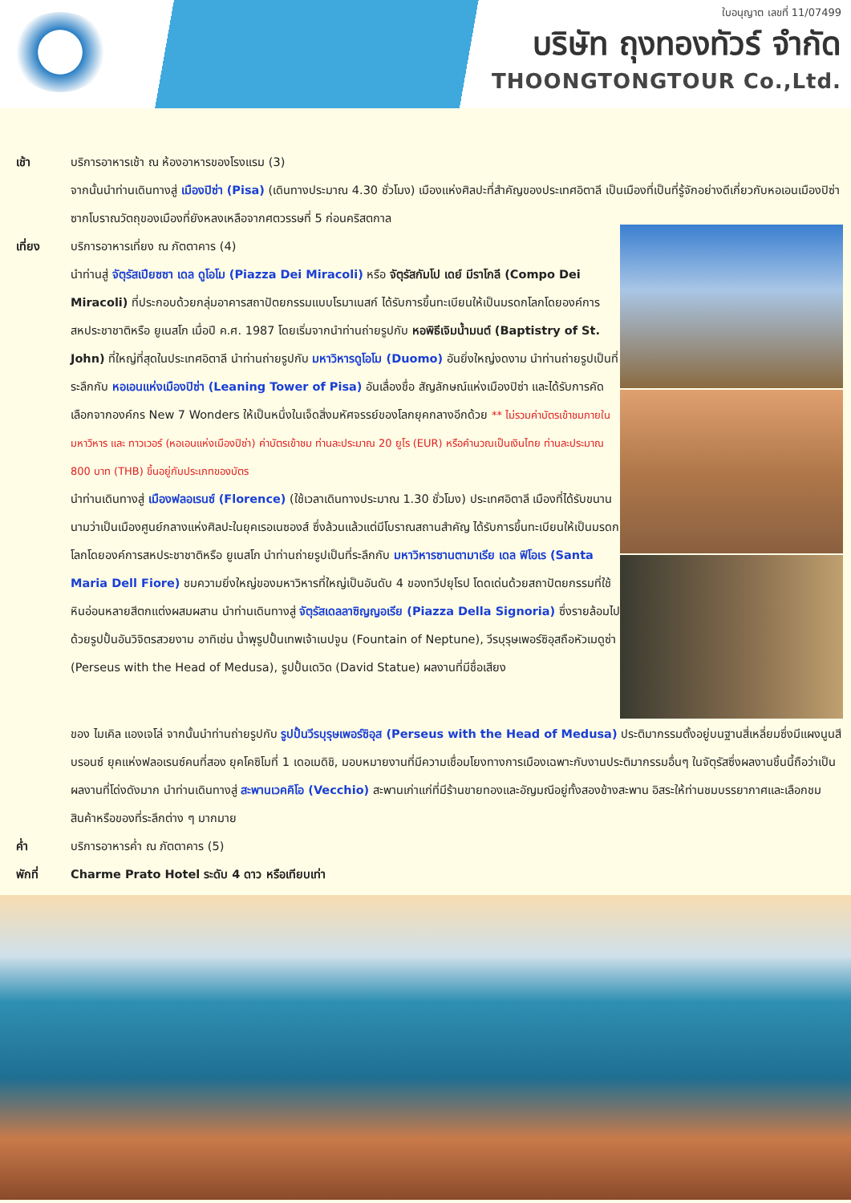ใบอนุญาต เลขที่ 11/07499
บริษัท ถุงทองทัวร์ จำกัด
THOONGTONGTOUR Co.,Ltd.
เช้า บริการอาหารเช้า ณ ห้องอาหารของโรงแรม (3)
จากนั้นนำท่านเดินทางสู่ เมืองปิซ่า (Pisa) (เดินทางประมาณ 4.30 ชั่วโมง) เมืองแห่งศิลปะที่สำคัญของประเทศอิตาลี เป็นเมืองที่เป็นที่รู้จักอย่างดีเกี่ยวกับหอเอนเมืองปิซ่า ซากโบราณวัตถุของเมืองที่ยังหลงเหลือจากศตวรรษที่ 5 ก่อนคริสตกาล
เที่ยง บริการอาหารเที่ยง ณ ภัตตาคาร (4)
นำท่านสู่ จัตุรัสเปียซซา เดล ดูโอโม (Piazza Dei Miracoli) หรือ จัตุรัสกัมโป เดย์ มีราโกลี (Compo Dei Miracoli) ที่ประกอบด้วยกลุ่มอาคารสถาปัตยกรรมแบบโรมาเนสก์ ได้รับการขึ้นทะเบียนให้เป็นมรดกโลกโดยองค์การสหประชาชาติหรือ ยูเนสโก เมื่อปี ค.ศ. 1987 โดยเริ่มจากนำท่านถ่ายรูปกับ หอพิธีเจิมน้ำมนต์ (Baptistry of St. John) ที่ใหญ่ที่สุดในประเทศอิตาลี นำท่านถ่ายรูปกับ มหาวิหารดูโอโม (Duomo) อันยิ่งใหญ่งดงาม นำท่านถ่ายรูปเป็นที่ระลึกกับ หอเอนแห่งเมืองปิซ่า (Leaning Tower of Pisa) อันเลื่องชื่อ สัญลักษณ์แห่งเมืองปิซ่า และได้รับการคัดเลือกจากองค์กร New 7 Wonders ให้เป็นหนึ่งในเจ็ดสิ่งมหัศจรรย์ของโลกยุคกลางอีกด้วย ** ไม่รวมค่าบัตรเข้าชมภายในมหาวิหาร และ ทาวเวอร์ (หอเอนแห่งเมืองปิซ่า) ค่าบัตรเข้าชม ท่านละประมาณ 20 ยูโร (EUR) หรือคำนวณเป็นเงินไทย ท่านละประมาณ 800 บาท (THB) ขึ้นอยู่กับประเภทของบัตร
นำท่านเดินทางสู่ เมืองฟลอเรนซ์ (Florence) (ใช้เวลาเดินทางประมาณ 1.30 ชั่วโมง) ประเทศอิตาลี เมืองที่ได้รับขนานนามว่าเป็นเมืองศูนย์กลางแห่งศิลปะในยุคเรอเนซองส์ ซึ่งล้วนแล้วแต่มีโบราณสถานสำคัญ ได้รับการขึ้นทะเบียนให้เป็นมรดกโลกโดยองค์การสหประชาชาติหรือ ยูเนสโก นำท่านถ่ายรูปเป็นที่ระลึกกับ มหาวิหารซานตามาเรีย เดล ฟิโอเร (Santa Maria Dell Fiore) ชมความยิ่งใหญ่ของมหาวิหารที่ใหญ่เป็นอันดับ 4 ของทวีปยุโรป โดดเด่นด้วยสถาปัตยกรรมที่ใช้หินอ่อนหลายสีตกแต่งผสมผสาน นำท่านเดินทางสู่ จัตุรัสเดลลาซิญญอเรีย (Piazza Della Signoria) ซึ่งรายล้อมไปด้วยรูปปั้นอันวิจิตรสวยงาม อาทิเช่น น้ำพุรูปปั้นเทพเจ้าเนปจูน (Fountain of Neptune), วีรบุรุษเพอร์ซิอุสถือหัวเมดูซ่า (Perseus with the Head of Medusa), รูปปั้นเดวิด (David Statue) ผลงานที่มีชื่อเสียง
ของ ไมเคิล แองเจโล่ จากนั้นนำท่านถ่ายรูปกับ รูปปั้นวีรบุรุษเพอร์ซิอุส (Perseus with the Head of Medusa) ประติมากรรมตั้งอยู่บนฐานสี่เหลี่ยมซึ่งมีแผงนูนสีบรอนซ์ ยุคแห่งฟลอเรนซ์คนที่สอง ยุคโคซิโมที่ 1 เดอเมดิชิ, มอบหมายงานที่มีความเชื่อมโยงทางการเมืองเฉพาะกับงานประติมากรรมอื่นๆ ในจัตุรัสซึ่งผลงานชิ้นนี้ถือว่าเป็นผลงานที่โด่งดังมาก นำท่านเดินทางสู่ สะพานเวคคิโอ (Vecchio) สะพานเก่าแก่ที่มีร้านขายทองและอัญมณีอยู่ทั้งสองข้างสะพาน อิสระให้ท่านชมบรรยากาศและเลือกชมสินค้าหรือของที่ระลึกต่าง ๆ มากมาย
ค่ำ บริการอาหารค่ำ ณ ภัตตาคาร (5)
พักที่ Charme Prato Hotel ระดับ 4 ดาว หรือเทียบเท่า